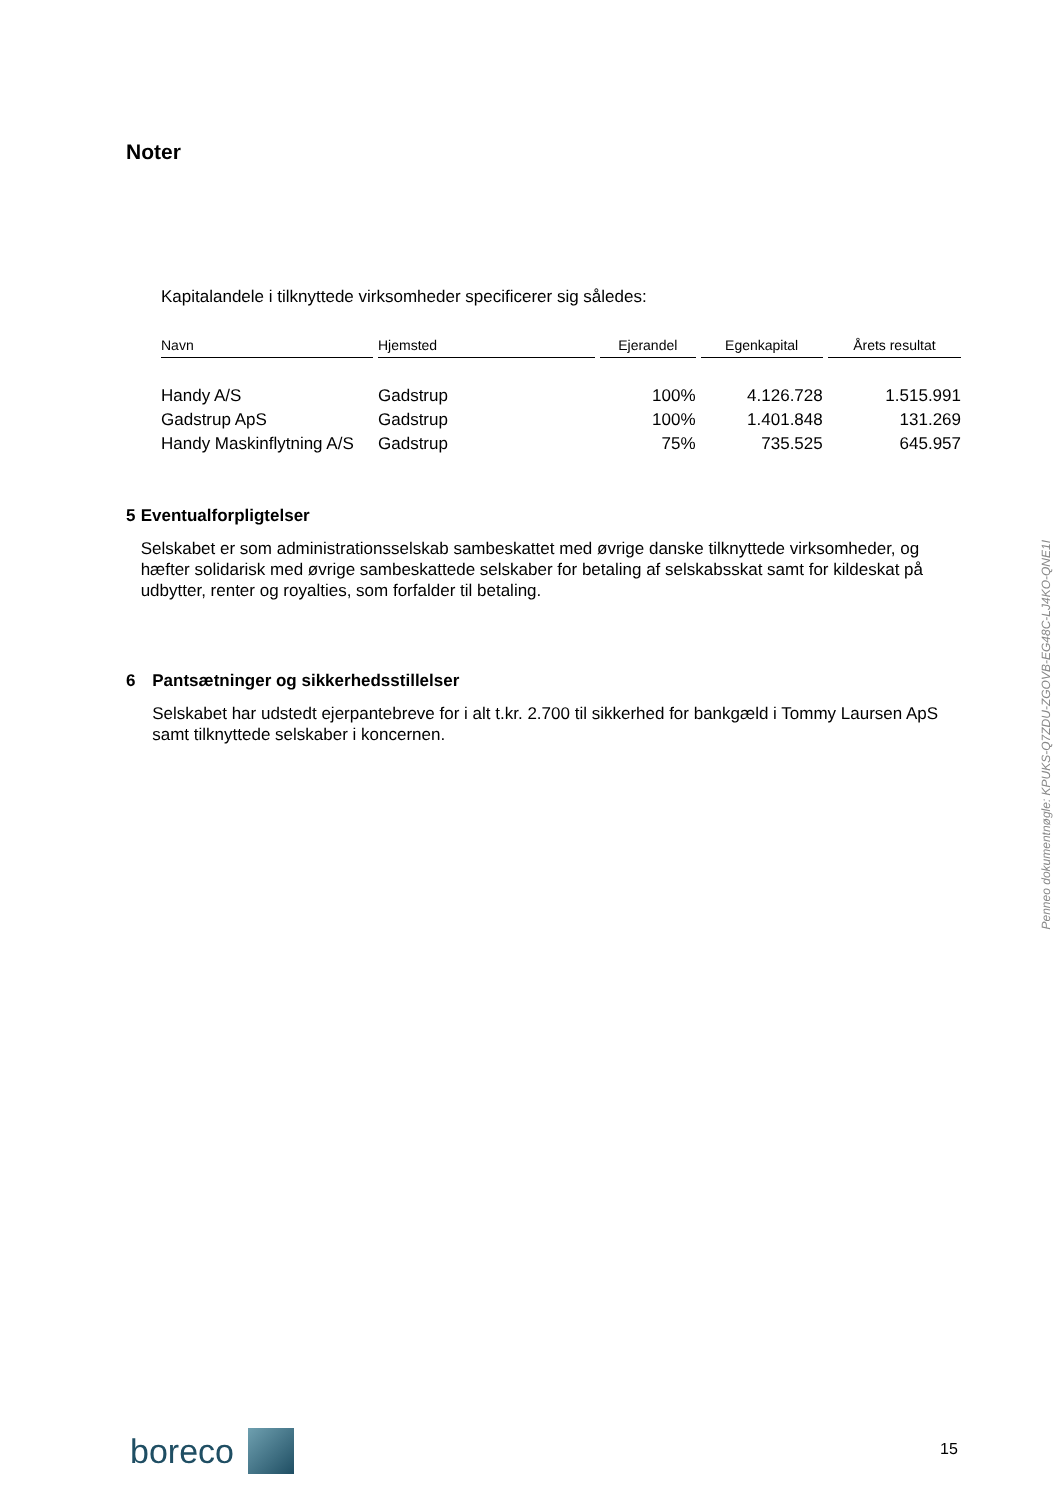Noter
Kapitalandele i tilknyttede virksomheder specificerer sig således:
| Navn | Hjemsted | Ejerandel | Egenkapital | Årets resultat |
| --- | --- | --- | --- | --- |
| Handy A/S | Gadstrup | 100% | 4.126.728 | 1.515.991 |
| Gadstrup ApS | Gadstrup | 100% | 1.401.848 | 131.269 |
| Handy Maskinflytning A/S | Gadstrup | 75% | 735.525 | 645.957 |
5 Eventualforpligtelser
Selskabet er som administrationsselskab sambeskattet med øvrige danske tilknyttede virksomheder, og hæfter solidarisk med øvrige sambeskattede selskaber for betaling af selskabsskat samt for kildeskat på udbytter, renter og royalties, som forfalder til betaling.
6 Pantsætninger og sikkerhedsstillelser
Selskabet har udstedt ejerpantebreve for i alt t.kr. 2.700 til sikkerhed for bankgæld i Tommy Laursen ApS samt tilknyttede selskaber i koncernen.
Penneo dokumentnøgle: KPUKS-Q7ZDU-ZGOVB-EG48C-LJ4KO-QNE1I
boreco 15